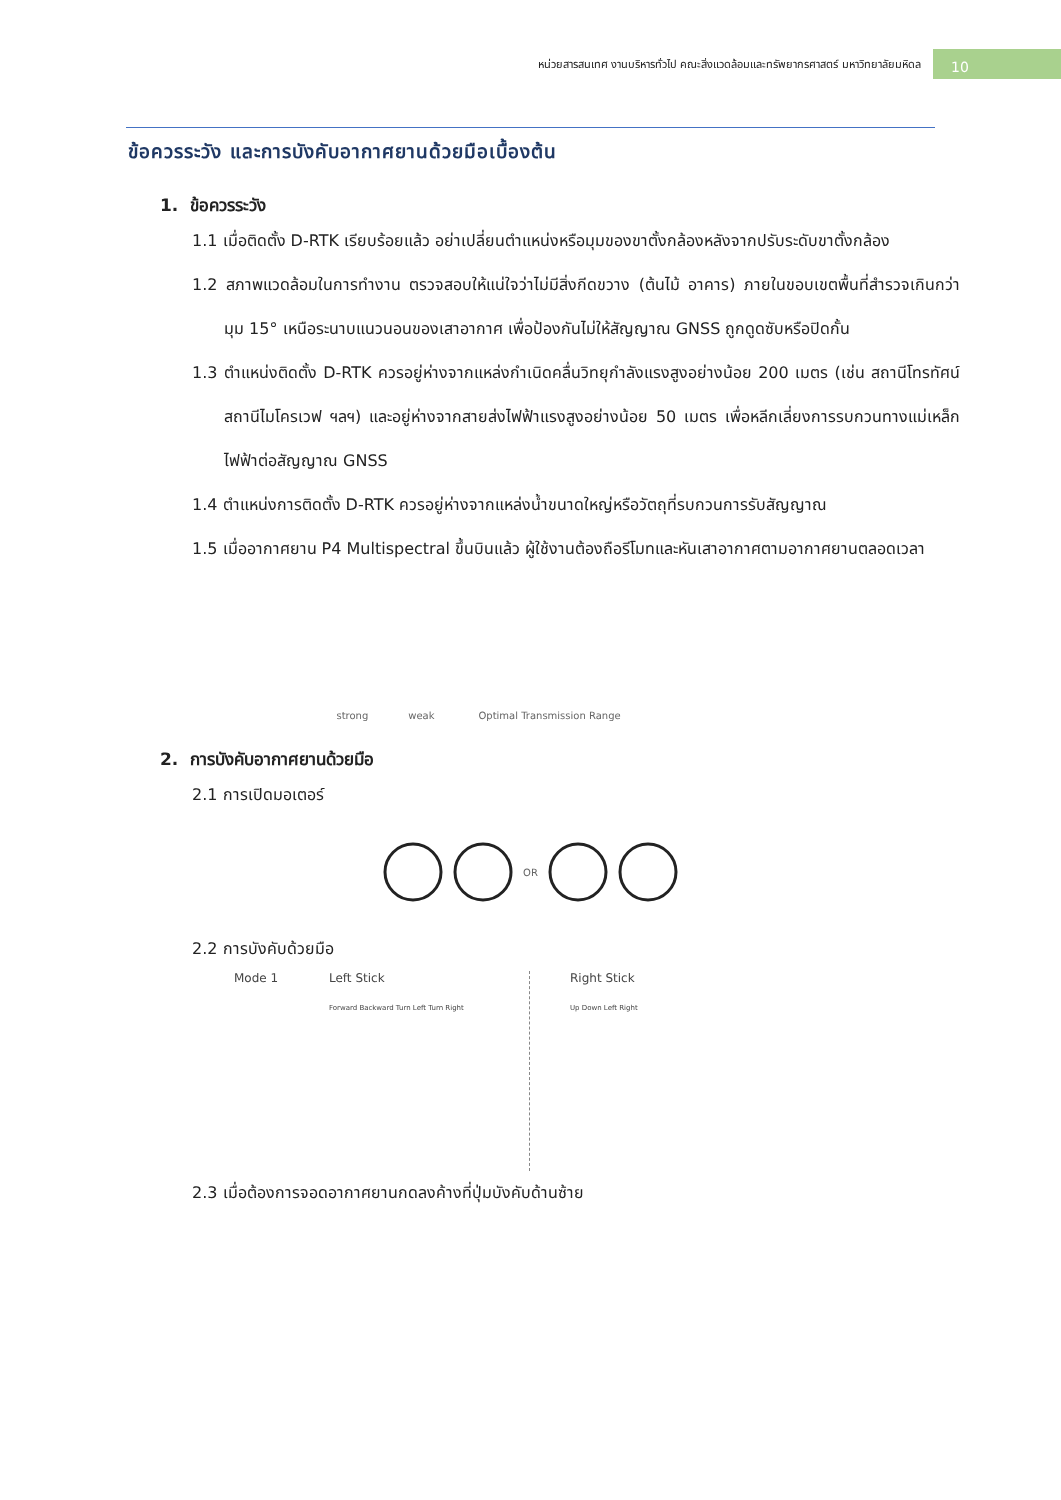หน่วยสารสนเทศ งานบริหารทั่วไป คณะสิ่งแวดล้อมและทรัพยากรศาสตร์ มหาวิทยาลัยมหิดล 10
ข้อควรระวัง และการบังคับอากาศยานด้วยมือเบื้องต้น
1. ข้อควรระวัง
1.1 เมื่อติดตั้ง D-RTK เรียบร้อยแล้ว อย่าเปลี่ยนตำแหน่งหรือมุมของขาตั้งกล้องหลังจากปรับระดับขาตั้งกล้อง
1.2 สภาพแวดล้อมในการทำงาน ตรวจสอบให้แน่ใจว่าไม่มีสิ่งกีดขวาง (ต้นไม้ อาคาร) ภายในขอบเขตพื้นที่สำรวจเกินกว่ามุม 15° เหนือระนาบแนวนอนของเสาอากาศ เพื่อป้องกันไม่ให้สัญญาณ GNSS ถูกดูดซับหรือปิดกั้น
1.3 ตำแหน่งติดตั้ง D-RTK ควรอยู่ห่างจากแหล่งกำเนิดคลื่นวิทยุกำลังแรงสูงอย่างน้อย 200 เมตร (เช่น สถานีโทรทัศน์ สถานีไมโครเวฟ ฯลฯ) และอยู่ห่างจากสายส่งไฟฟ้าแรงสูงอย่างน้อย 50 เมตร เพื่อหลีกเลี่ยงการรบกวนทางแม่เหล็กไฟฟ้าต่อสัญญาณ GNSS
1.4 ตำแหน่งการติดตั้ง D-RTK ควรอยู่ห่างจากแหล่งน้ำขนาดใหญ่หรือวัตถุที่รบกวนการรับสัญญาณ
1.5 เมื่ออากาศยาน P4 Multispectral ขึ้นบินแล้ว ผู้ใช้งานต้องถือรีโมทและหันเสาอากาศตามอากาศยานตลอดเวลา
strong weak
Optimal Transmission Range
2. การบังคับอากาศยานด้วยมือ
2.1 การเปิดมอเตอร์
OR
2.2 การบังคับด้วยมือ
Mode 1 Left Stick
Forward Backward Turn Left Turn Right
Right Stick
Up Down Left Right
2.3 เมื่อต้องการจอดอากาศยานกดลงค้างที่ปุ่มบังคับด้านซ้าย